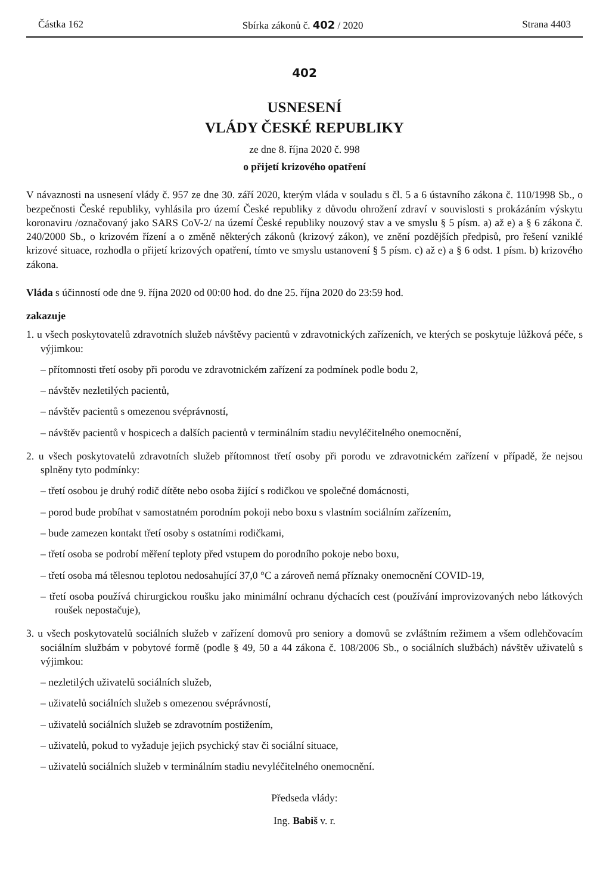Částka 162 Sbírka zákonů č. 402 / 2020 Strana 4403
402
USNESENÍ
VLÁDY ČESKÉ REPUBLIKY
ze dne 8. října 2020 č. 998
o přijetí krizového opatření
V návaznosti na usnesení vlády č. 957 ze dne 30. září 2020, kterým vláda v souladu s čl. 5 a 6 ústavního zákona č. 110/1998 Sb., o bezpečnosti České republiky, vyhlásila pro území České republiky z důvodu ohrožení zdraví v souvislosti s prokázáním výskytu koronaviru /označovaný jako SARS CoV-2/ na území České republiky nouzový stav a ve smyslu § 5 písm. a) až e) a § 6 zákona č. 240/2000 Sb., o krizovém řízení a o změně některých zákonů (krizový zákon), ve znění pozdějších předpisů, pro řešení vzniklé krizové situace, rozhodla o přijetí krizových opatření, tímto ve smyslu ustanovení § 5 písm. c) až e) a § 6 odst. 1 písm. b) krizového zákona.
Vláda s účinností ode dne 9. října 2020 od 00:00 hod. do dne 25. října 2020 do 23:59 hod.
zakazuje
1. u všech poskytovatelů zdravotních služeb návštěvy pacientů v zdravotnických zařízeních, ve kterých se poskytuje lůžková péče, s výjimkou:
– přítomnosti třetí osoby při porodu ve zdravotnickém zařízení za podmínek podle bodu 2,
– návštěv nezletilých pacientů,
– návštěv pacientů s omezenou svéprávností,
– návštěv pacientů v hospicech a dalších pacientů v terminálním stadiu nevyléčitelného onemocnění,
2. u všech poskytovatelů zdravotních služeb přítomnost třetí osoby při porodu ve zdravotnickém zařízení v případě, že nejsou splněny tyto podmínky:
– třetí osobou je druhý rodič dítěte nebo osoba žijící s rodičkou ve společné domácnosti,
– porod bude probíhat v samostatném porodním pokoji nebo boxu s vlastním sociálním zařízením,
– bude zamezen kontakt třetí osoby s ostatními rodičkami,
– třetí osoba se podrobí měření teploty před vstupem do porodního pokoje nebo boxu,
– třetí osoba má tělesnou teplotou nedosahující 37,0 °C a zároveň nemá příznaky onemocnění COVID-19,
– třetí osoba používá chirurgickou roušku jako minimální ochranu dýchacích cest (používání improvizovaných nebo látkových roušek nepostačuje),
3. u všech poskytovatelů sociálních služeb v zařízení domovů pro seniory a domovů se zvláštním režimem a všem odlehčovacím sociálním službám v pobytové formě (podle § 49, 50 a 44 zákona č. 108/2006 Sb., o sociálních službách) návštěv uživatelů s výjimkou:
– nezletilých uživatelů sociálních služeb,
– uživatelů sociálních služeb s omezenou svéprávností,
– uživatelů sociálních služeb se zdravotním postižením,
– uživatelů, pokud to vyžaduje jejich psychický stav či sociální situace,
– uživatelů sociálních služeb v terminálním stadiu nevyléčitelného onemocnění.
Předseda vlády:
Ing. Babiš v. r.